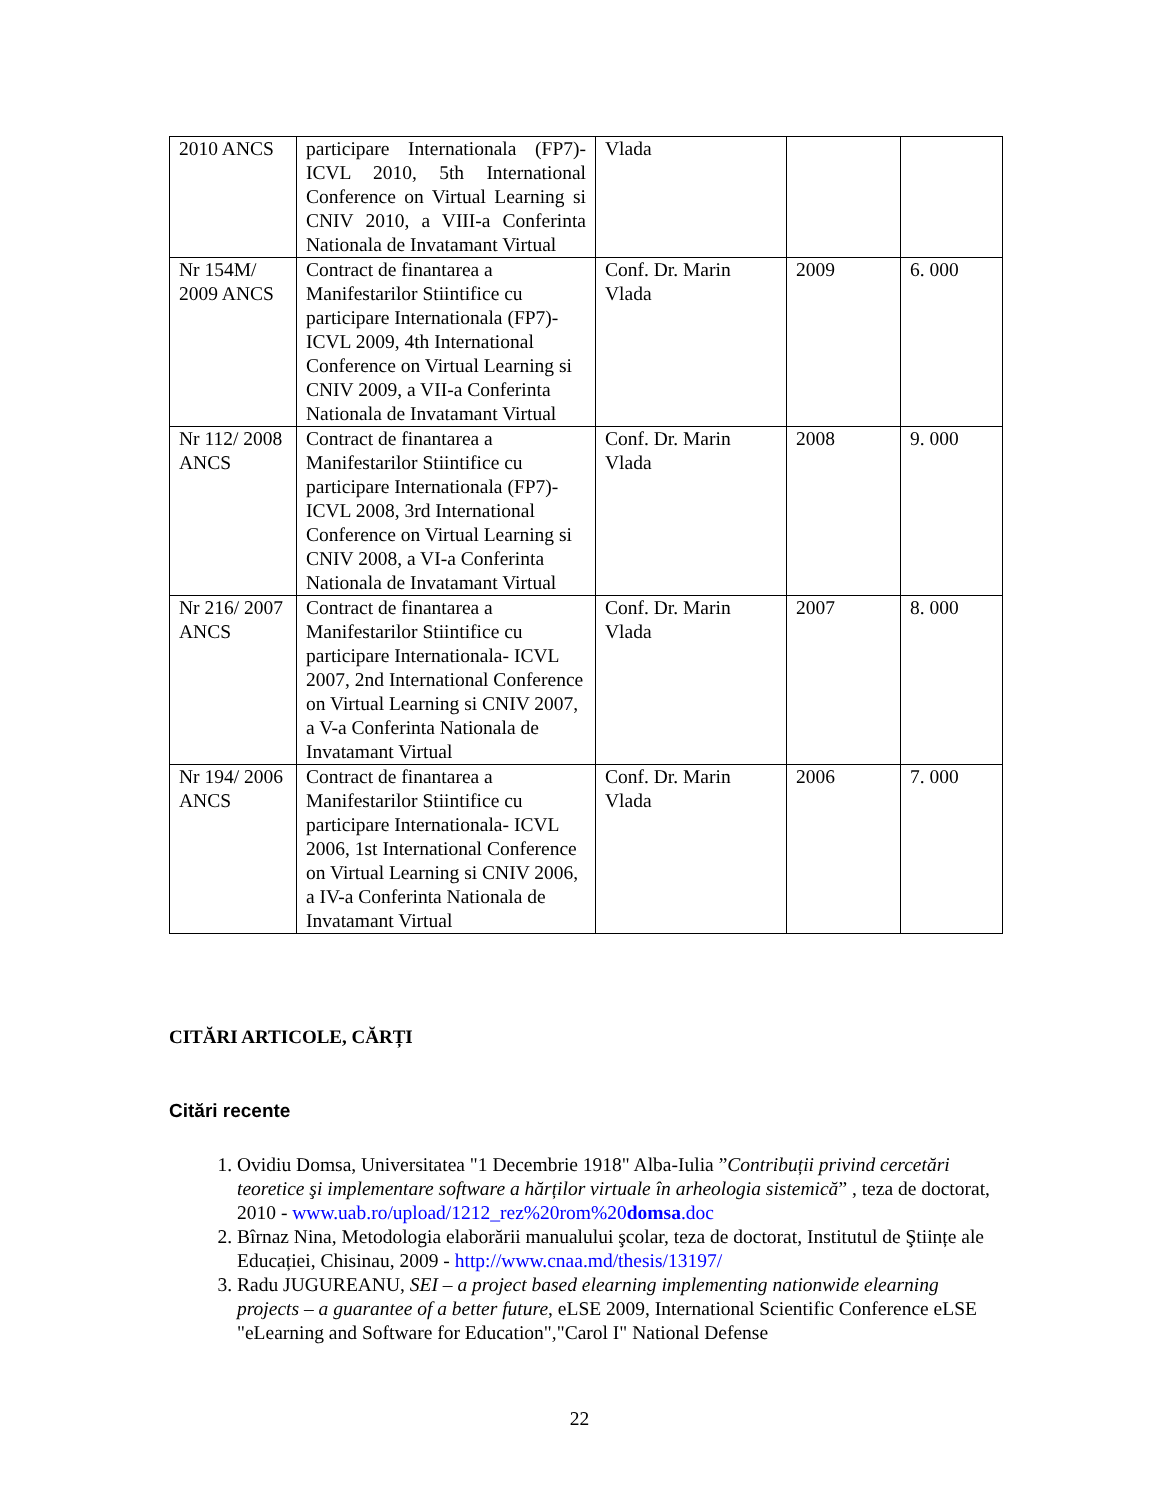| 2010 ANCS | participare Internationala (FP7)- ICVL 2010, 5th International Conference on Virtual Learning si CNIV 2010, a VIII-a Conferinta Nationala de Invatamant Virtual | Vlada | | |
| Nr 154M/ 2009 ANCS | Contract de finantarea a Manifestarilor Stiintifice cu participare Internationala (FP7)- ICVL 2009, 4th International Conference on Virtual Learning si CNIV 2009, a VII-a Conferinta Nationala de Invatamant Virtual | Conf. Dr. Marin Vlada | 2009 | 6. 000 |
| Nr 112/ 2008 ANCS | Contract de finantarea a Manifestarilor Stiintifice cu participare Internationala (FP7)- ICVL 2008, 3rd International Conference on Virtual Learning si CNIV 2008, a VI-a Conferinta Nationala de Invatamant Virtual | Conf. Dr. Marin Vlada | 2008 | 9. 000 |
| Nr 216/ 2007 ANCS | Contract de finantarea a Manifestarilor Stiintifice cu participare Internationala- ICVL 2007, 2nd International Conference on Virtual Learning si CNIV 2007, a V-a Conferinta Nationala de Invatamant Virtual | Conf. Dr. Marin Vlada | 2007 | 8. 000 |
| Nr 194/ 2006 ANCS | Contract de finantarea a Manifestarilor Stiintifice cu participare Internationala- ICVL 2006, 1st International Conference on Virtual Learning si CNIV 2006, a IV-a Conferinta Nationala de Invatamant Virtual | Conf. Dr. Marin Vlada | 2006 | 7. 000 |
CITĂRI ARTICOLE, CĂRȚI
Citări recente
1. Ovidiu Domsa, Universitatea "1 Decembrie 1918" Alba-Iulia ”Contribuții privind cercetări teoretice şi implementare software a hărților virtuale în arheologia sistemică” , teza de doctorat, 2010 - www.uab.ro/upload/1212_rez%20rom%20domsa.doc
2. Bîrnaz Nina, Metodologia elaborării manualului şcolar, teza de doctorat, Institutul de Ştiințe ale Educației, Chisinau, 2009 - http://www.cnaa.md/thesis/13197/
3. Radu JUGUREANU, SEI – a project based elearning implementing nationwide elearning projects – a guarantee of a better future, eLSE 2009, International Scientific Conference eLSE "eLearning and Software for Education","Carol I" National Defense
22